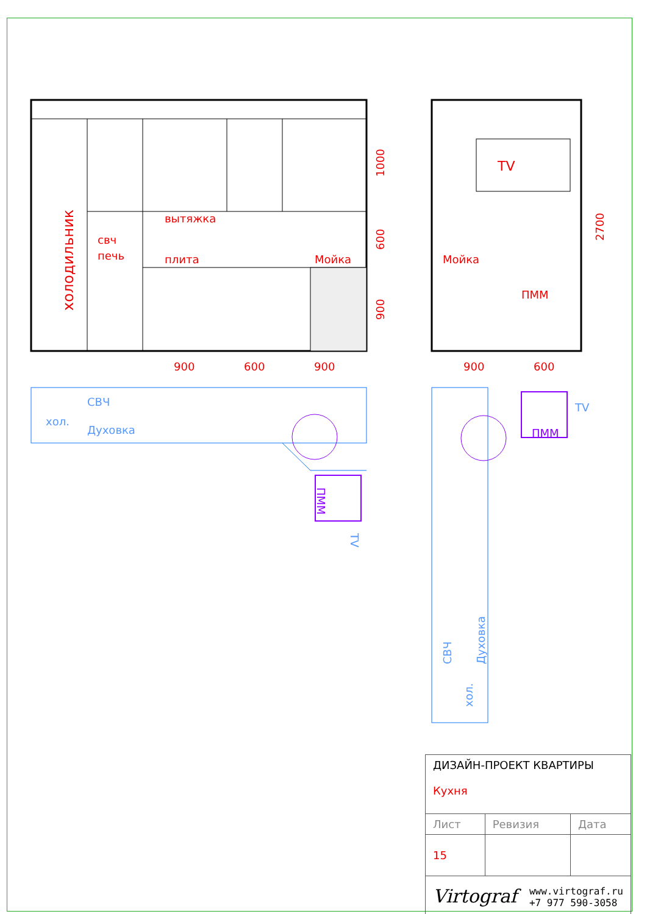холодильник
вытяжка
свч
печь
плита
Мойка
1000
600
900
900
600
900
TV
Мойка
ПММ
2700
900
600
СВЧ
Духовка
хол.
ПММ
TV
ПММ
TV
СВЧ
Духовка
хол.
| ДИЗАЙН-ПРОЕКТ КВАРТИРЫ Кухня | | |
| Лист | Ревизия | Дата |
| 15 | | |
| Virtograf www.virtograf.ru +7 977 590-3058 | | |